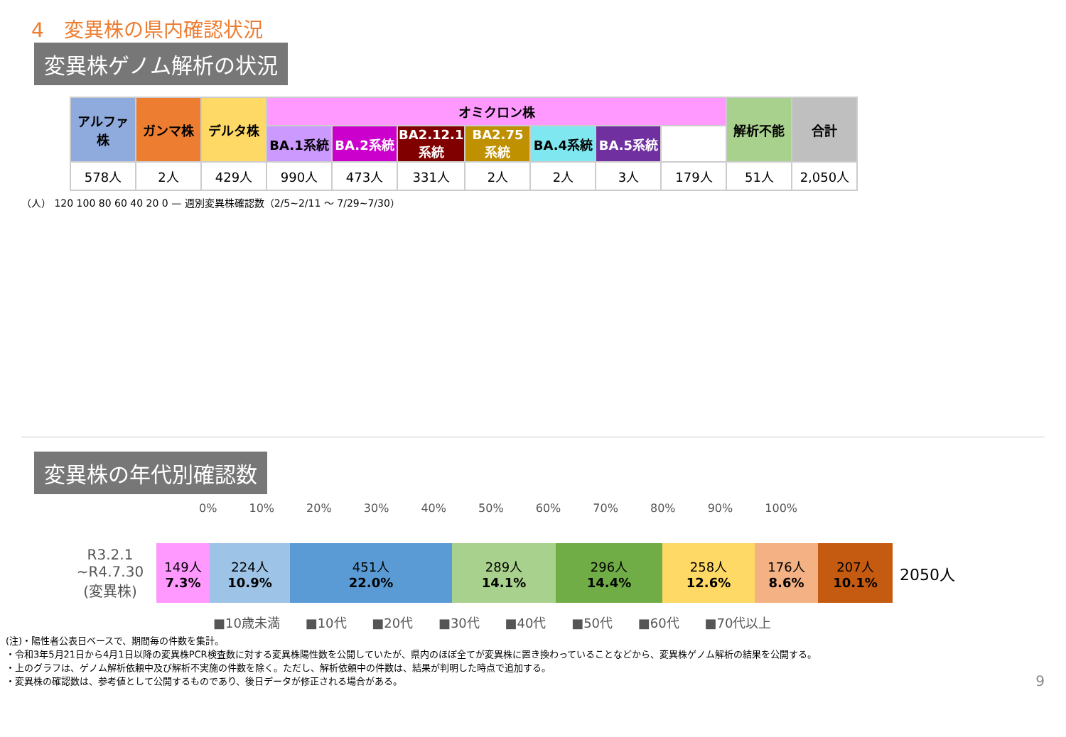4　変異株の県内確認状況
変異株ゲノム解析の状況
| アルファ株 | ガンマ株 | デルタ株 | オミクロン株 | | | | | | | 解析不能 | 合計 |
| --- | --- | --- | --- | --- | --- | --- | --- | --- | --- | --- | --- |
| | | | BA.1系統 | BA.2系統 | BA2.12.1系統 | BA2.75系統 | BA.4系統 | BA.5系統 | | | |
| 578人 | 2人 | 429人 | 990人 | 473人 | 331人 | 2人 | 2人 | 3人 | 179人 | 51人 | 2,050人 |
（人） 120 100 80 60 40 20 0 — 週別変異株確認数（2/5~2/11 〜 7/29~7/30）
変異株の年代別確認数
0% 10% 20% 30% 40% 50% 60% 70% 80% 90% 100%
R3.2.1
~R4.7.30
(変異株)
149人
7.3%
224人
10.9%
451人
22.0%
289人
14.1%
296人
14.4%
258人
12.6%
176人
8.6%
207人
10.1%
2050人
■10歳未満 ■10代 ■20代 ■30代 ■40代 ■50代 ■60代 ■70代以上
(注)・陽性者公表日ベースで、期間毎の件数を集計。
・令和3年5月21日から4月1日以降の変異株PCR検査数に対する変異株陽性数を公開していたが、県内のほぼ全てが変異株に置き換わっていることなどから、変異株ゲノム解析の結果を公開する。
・上のグラフは、ゲノム解析依頼中及び解析不実施の件数を除く。ただし、解析依頼中の件数は、結果が判明した時点で追加する。
・変異株の確認数は、参考値として公開するものであり、後日データが修正される場合がある。 9